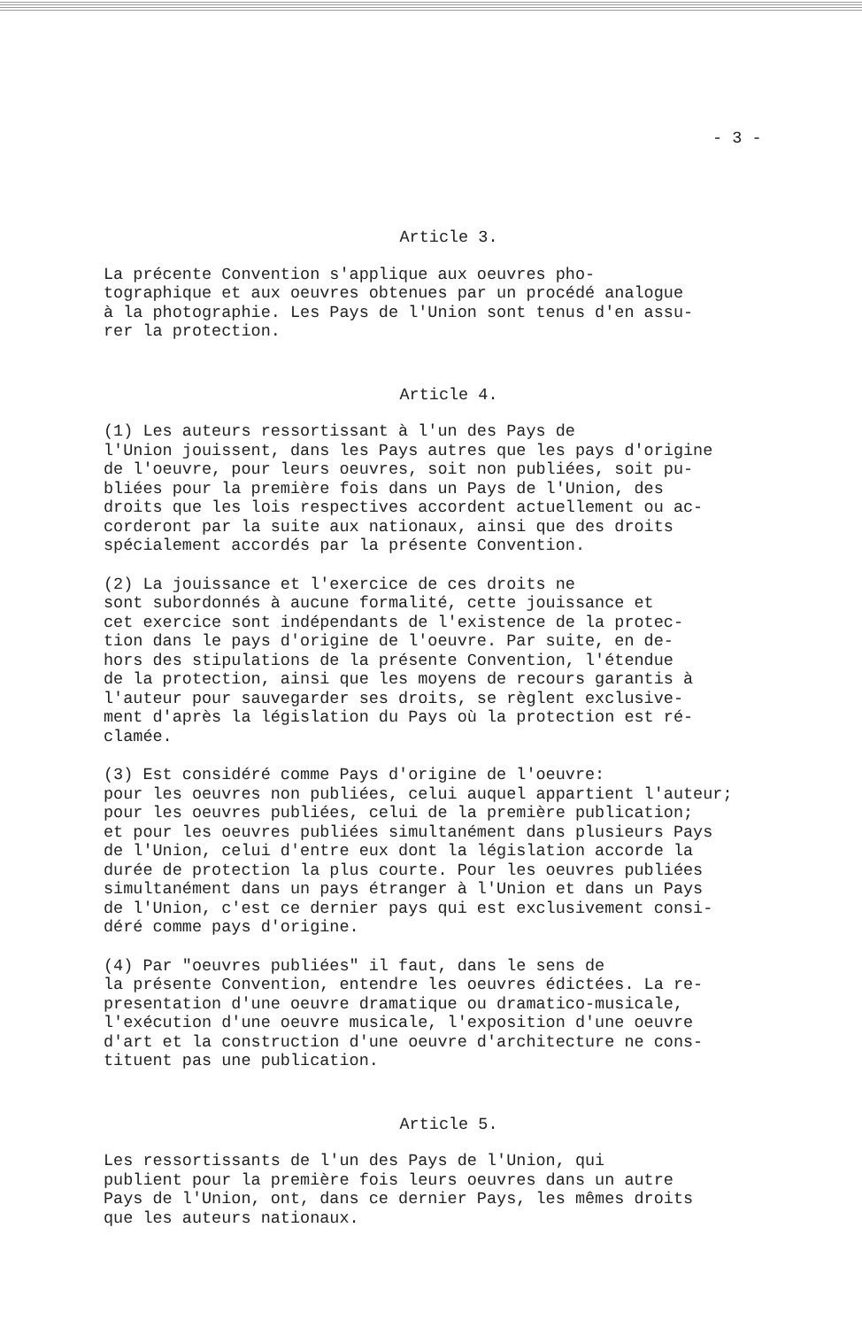- 3 -
Article 3.
La précente Convention s'applique aux oeuvres pho- tographique et aux oeuvres obtenues par un procédé analogue à la photographie. Les Pays de l'Union sont tenus d'en assu- rer la protection.
Article 4.
(1) Les auteurs ressortissant à l'un des Pays de l'Union jouissent, dans les Pays autres que les pays d'origine de l'oeuvre, pour leurs oeuvres, soit non publiées, soit pu- bliées pour la première fois dans un Pays de l'Union, des droits que les lois respectives accordent actuellement ou ac- corderont par la suite aux nationaux, ainsi que des droits spécialement accordés par la présente Convention.
(2) La jouissance et l'exercice de ces droits ne sont subordonnés à aucune formalité, cette jouissance et cet exercice sont indépendants de l'existence de la protec- tion dans le pays d'origine de l'oeuvre. Par suite, en de- hors des stipulations de la présente Convention, l'étendue de la protection, ainsi que les moyens de recours garantis à l'auteur pour sauvegarder ses droits, se règlent exclusive- ment d'après la législation du Pays où la protection est ré- clamée.
(3) Est considéré comme Pays d'origine de l'oeuvre: pour les oeuvres non publiées, celui auquel appartient l'auteur; pour les oeuvres publiées, celui de la première publication; et pour les oeuvres publiées simultanément dans plusieurs Pays de l'Union, celui d'entre eux dont la législation accorde la durée de protection la plus courte. Pour les oeuvres publiées simultanément dans un pays étranger à l'Union et dans un Pays de l'Union, c'est ce dernier pays qui est exclusivement consi- déré comme pays d'origine.
(4) Par "oeuvres publiées" il faut, dans le sens de la présente Convention, entendre les oeuvres édictées. La re- presentation d'une oeuvre dramatique ou dramatico-musicale, l'exécution d'une oeuvre musicale, l'exposition d'une oeuvre d'art et la construction d'une oeuvre d'architecture ne cons- tituent pas une publication.
Article 5.
Les ressortissants de l'un des Pays de l'Union, qui publient pour la première fois leurs oeuvres dans un autre Pays de l'Union, ont, dans ce dernier Pays, les mêmes droits que les auteurs nationaux.